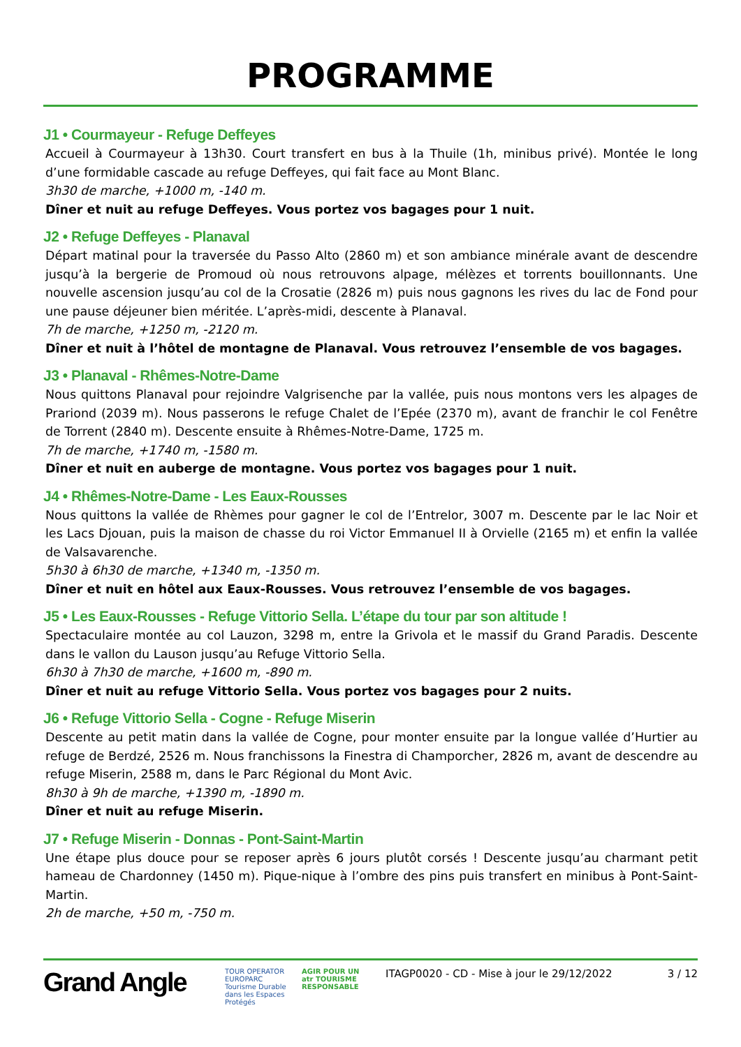PROGRAMME
J1 • Courmayeur - Refuge Deffeyes
Accueil à Courmayeur à 13h30. Court transfert en bus à la Thuile (1h, minibus privé). Montée le long d’une formidable cascade au refuge Deffeyes, qui fait face au Mont Blanc.
3h30 de marche, +1000 m, -140 m.
Dîner et nuit au refuge Deffeyes. Vous portez vos bagages pour 1 nuit.
J2 • Refuge Deffeyes - Planaval
Départ matinal pour la traversée du Passo Alto (2860 m) et son ambiance minérale avant de descendre jusqu’à la bergerie de Promoud où nous retrouvons alpage, mélèzes et torrents bouillonnants. Une nouvelle ascension jusqu’au col de la Crosatie (2826 m) puis nous gagnons les rives du lac de Fond pour une pause déjeuner bien méritée. L’après-midi, descente à Planaval.
7h de marche, +1250 m, -2120 m.
Dîner et nuit à l’hôtel de montagne de Planaval. Vous retrouvez l’ensemble de vos bagages.
J3 • Planaval - Rhêmes-Notre-Dame
Nous quittons Planaval pour rejoindre Valgrisenche par la vallée, puis nous montons vers les alpages de Prariond (2039 m). Nous passerons le refuge Chalet de l’Epée (2370 m), avant de franchir le col Fenêtre de Torrent (2840 m). Descente ensuite à Rhêmes-Notre-Dame, 1725 m.
7h de marche, +1740 m, -1580 m.
Dîner et nuit en auberge de montagne. Vous portez vos bagages pour 1 nuit.
J4 • Rhêmes-Notre-Dame - Les Eaux-Rousses
Nous quittons la vallée de Rhèmes pour gagner le col de l’Entrelor, 3007 m. Descente par le lac Noir et les Lacs Djouan, puis la maison de chasse du roi Victor Emmanuel II à Orvielle (2165 m) et enfin la vallée de Valsavarenche.
5h30 à 6h30 de marche, +1340 m, -1350 m.
Dîner et nuit en hôtel aux Eaux-Rousses. Vous retrouvez l’ensemble de vos bagages.
J5 • Les Eaux-Rousses - Refuge Vittorio Sella. L’étape du tour par son altitude !
Spectaculaire montée au col Lauzon, 3298 m, entre la Grivola et le massif du Grand Paradis. Descente dans le vallon du Lauson jusqu’au Refuge Vittorio Sella.
6h30 à 7h30 de marche, +1600 m, -890 m.
Dîner et nuit au refuge Vittorio Sella. Vous portez vos bagages pour 2 nuits.
J6 • Refuge Vittorio Sella - Cogne - Refuge Miserin
Descente au petit matin dans la vallée de Cogne, pour monter ensuite par la longue vallée d’Hurtier au refuge de Berdzé, 2526 m. Nous franchissons la Finestra di Champorcher, 2826 m, avant de descendre au refuge Miserin, 2588 m, dans le Parc Régional du Mont Avic.
8h30 à 9h de marche, +1390 m, -1890 m.
Dîner et nuit au refuge Miserin.
J7 • Refuge Miserin - Donnas - Pont-Saint-Martin
Une étape plus douce pour se reposer après 6 jours plutôt corsés ! Descente jusqu’au charmant petit hameau de Chardonney (1450 m). Pique-nique à l’ombre des pins puis transfert en minibus à Pont-Saint-Martin.
2h de marche, +50 m, -750 m.
Grand Angle
TOUR OPERATOR
EUROPARC
Tourisme Durable dans les Espaces Protégés
AGIR POUR UN
atr TOURISME RESPONSABLE
ITAGP0020 - CD - Mise à jour le 29/12/2022
3 / 12